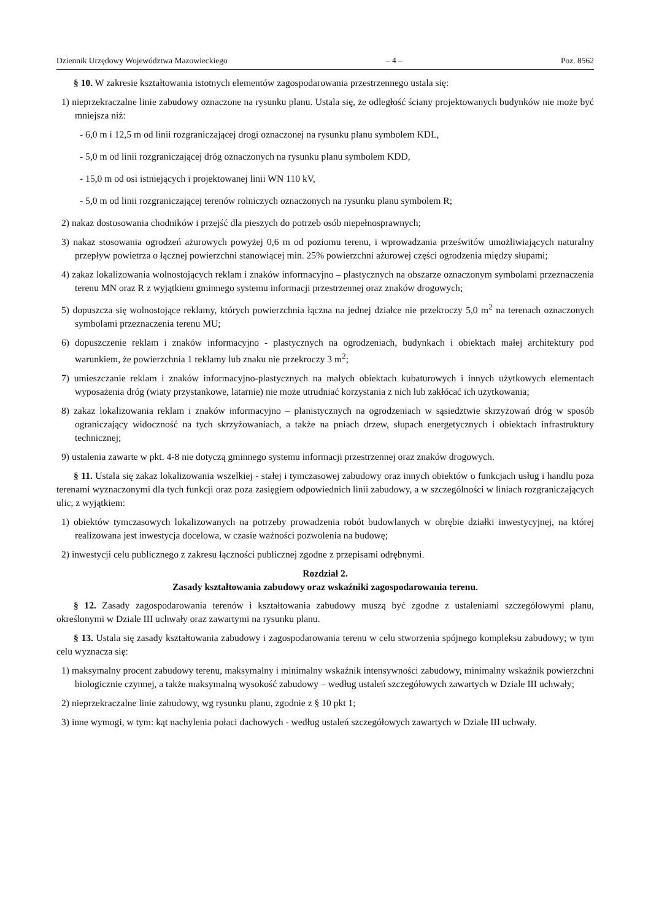Dziennik Urzędowy Województwa Mazowieckiego – 4 – Poz. 8562
§ 10. W zakresie kształtowania istotnych elementów zagospodarowania przestrzennego ustala się:
1) nieprzekraczalne linie zabudowy oznaczone na rysunku planu. Ustala się, że odległość ściany projektowanych budynków nie może być mniejsza niż:
- 6,0 m i 12,5 m od linii rozgraniczającej drogi oznaczonej na rysunku planu symbolem KDL,
- 5,0 m od linii rozgraniczającej dróg oznaczonych na rysunku planu symbolem KDD,
- 15,0 m od osi istniejących i projektowanej linii WN 110 kV,
- 5,0 m od linii rozgraniczającej terenów rolniczych oznaczonych na rysunku planu symbolem R;
2) nakaz dostosowania chodników i przejść dla pieszych do potrzeb osób niepełnosprawnych;
3) nakaz stosowania ogrodzeń ażurowych powyżej 0,6 m od poziomu terenu, i wprowadzania prześwitów umożliwiających naturalny przepływ powietrza o łącznej powierzchni stanowiącej min. 25% powierzchni ażurowej części ogrodzenia między słupami;
4) zakaz lokalizowania wolnostojących reklam i znaków informacyjno – plastycznych na obszarze oznaczonym symbolami przeznaczenia terenu MN oraz R z wyjątkiem gminnego systemu informacji przestrzennej oraz znaków drogowych;
5) dopuszcza się wolnostojące reklamy, których powierzchnia łączna na jednej działce nie przekroczy 5,0 m<sup>2</sup> na terenach oznaczonych symbolami przeznaczenia terenu MU;
6) dopuszczenie reklam i znaków informacyjno - plastycznych na ogrodzeniach, budynkach i obiektach małej architektury pod warunkiem, że powierzchnia 1 reklamy lub znaku nie przekroczy 3 m<sup>2</sup>;
7) umieszczanie reklam i znaków informacyjno-plastycznych na małych obiektach kubaturowych i innych użytkowych elementach wyposażenia dróg (wiaty przystankowe, latarnie) nie może utrudniać korzystania z nich lub zakłócać ich użytkowania;
8) zakaz lokalizowania reklam i znaków informacyjno – planistycznych na ogrodzeniach w sąsiedztwie skrzyżowań dróg w sposób ograniczający widoczność na tych skrzyżowaniach, a także na pniach drzew, słupach energetycznych i obiektach infrastruktury technicznej;
9) ustalenia zawarte w pkt. 4-8 nie dotyczą gminnego systemu informacji przestrzennej oraz znaków drogowych.
§ 11. Ustala się zakaz lokalizowania wszelkiej - stałej i tymczasowej zabudowy oraz innych obiektów o funkcjach usług i handlu poza terenami wyznaczonymi dla tych funkcji oraz poza zasięgiem odpowiednich linii zabudowy, a w szczególności w liniach rozgraniczających ulic, z wyjątkiem:
1) obiektów tymczasowych lokalizowanych na potrzeby prowadzenia robót budowlanych w obrębie działki inwestycyjnej, na której realizowana jest inwestycja docelowa, w czasie ważności pozwolenia na budowę;
2) inwestycji celu publicznego z zakresu łączności publicznej zgodne z przepisami odrębnymi.
Rozdział 2.
Zasady kształtowania zabudowy oraz wskaźniki zagospodarowania terenu.
§ 12. Zasady zagospodarowania terenów i kształtowania zabudowy muszą być zgodne z ustaleniami szczegółowymi planu, określonymi w Dziale III uchwały oraz zawartymi na rysunku planu.
§ 13. Ustala się zasady kształtowania zabudowy i zagospodarowania terenu w celu stworzenia spójnego kompleksu zabudowy; w tym celu wyznacza się:
1) maksymalny procent zabudowy terenu, maksymalny i minimalny wskaźnik intensywności zabudowy, minimalny wskaźnik powierzchni biologicznie czynnej, a także maksymalną wysokość zabudowy – według ustaleń szczegółowych zawartych w Dziale III uchwały;
2) nieprzekraczalne linie zabudowy, wg rysunku planu, zgodnie z § 10 pkt 1;
3) inne wymogi, w tym: kąt nachylenia połaci dachowych - według ustaleń szczegółowych zawartych w Dziale III uchwały.